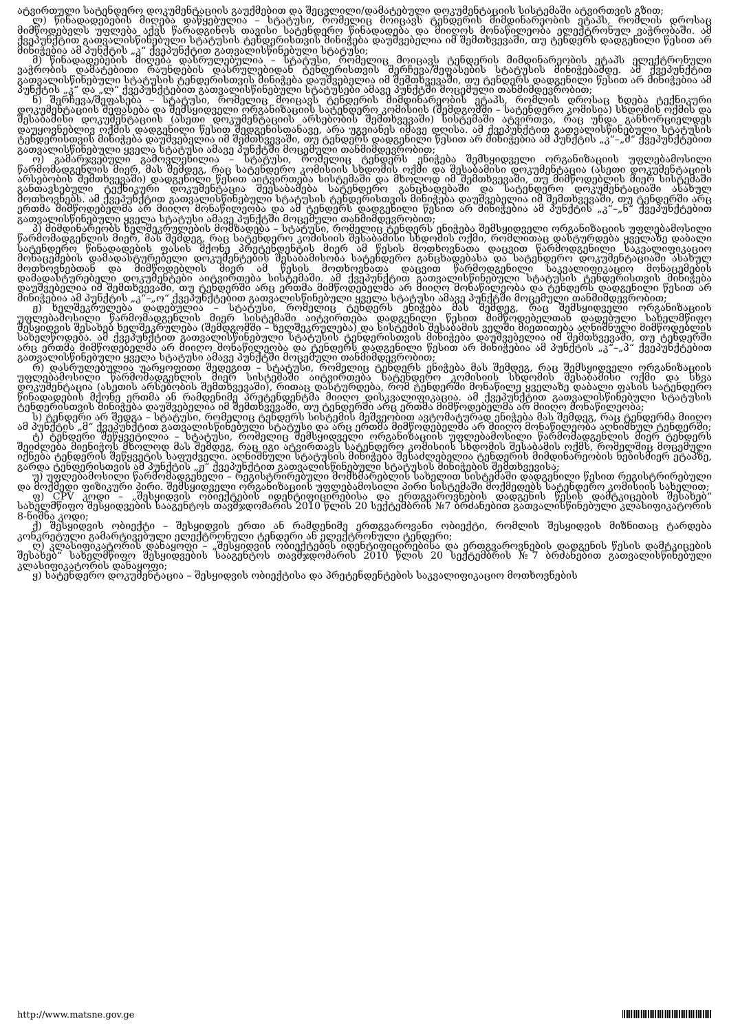ატვირთული სატენდერო დოკუმენტაციის გაუქმებით და შეცვლილი/დამატებული დოკუმენტაციის სისტემაში ატვირთვის გზით;
ლ) წინადადებების მიღება დაწყებულია – სტატუსი, რომელიც მოიცავს ტენდერის მიმდინარეობის ეტაპს, რომლის დროსაც მიმწოდებელს უფლება აქვს წარადგინოს თავისი სატენდერო წინადადება და მიიღოს მონაწილეობა ელექტრონულ ვაჭრობაში. ამ ქვეპუნქტით გათვალისწინებული სტატუსის ტენდერისთვის მინიჭება დაუშვებელია იმ შემთხვევაში, თუ ტენდერს დადგენილი წესით არ მინიჭებია ამ პუნქტის „კ“ ქვეპუნქტით გათვალისწინებული სტატუსი;
მ) წინადადებების მიღება დასრულებულია – სტატუსი, რომელიც მოიცავს ტენდერის მიმდინარეობის ეტაპს ელექტრონული ვაჭრობის დამატებითი რაუნდების დასრულებიდან ტენდერისთვის შერჩევა/შეფასების სტატუსის მინიჭებამდე. ამ ქვეპუნქტით გათვალისწინებული სტატუსის ტენდერისთვის მინიჭება დაუშვებელია იმ შემთხვევაში, თუ ტენდერს დადგენილი წესით არ მინიჭებია ამ პუნქტის „კ“ და „ლ“ ქვეპუნქტებით გათვალისწინებული სტატუსები ამავე პუნქტში მოცემული თანმიმდევრობით;
ნ) შერჩევა/შეფასება – სტატუსი, რომელიც მოიცავს ტენდერის მიმდინარეობის ეტაპს, რომლის დროსაც ხდება ტექნიკური დოკუმენტაციის შეფასება და შემსყიდველი ორგანიზაციის სატენდერო კომისიის (შემდგომში – სატენდერო კომისია) სხდომის ოქმის და შესაბამისი დოკუმენტაციის (ასეთი დოკუმენტაციის არსებობის შემთხვევაში) სისტემაში ატვირთვა, რაც უნდა განხორციელდეს დაუყოვნებლივ ოქმის დადგენილი წესით შედგენისთანავე, არა უგვიანეს იმავე დღისა. ამ ქვეპუნქტით გათვალისწინებული სტატუსის ტენდერისთვის მინიჭება დაუშვებელია იმ შემთხვევაში, თუ ტენდერს დადგენილი წესით არ მინიჭებია ამ პუნქტის „კ“–„მ“ ქვეპუნქტებით გათვალისწინებული ყველა სტატუსი ამავე პუნქტში მოცემული თანმიმდევრობით;
ო) გამარჯვებული გამოვლენილია – სტატუსი, რომელიც ტენდერს ენიჭება შემსყიდველი ორგანიზაციის უფლებამოსილი წარმომადგენლის მიერ, მას შემდეგ, რაც სატენდერო კომისიის სხდომის ოქმი და შესაბამისი დოკუმენტაცია (ასეთი დოკუმენტაციის არსებობის შემთხვევაში) დადგენილი წესით აიტვირთება სისტემაში და მხოლოდ იმ შემთხვევაში, თუ მიმწოდებლის მიერ სისტემაში განთავსებული ტექნიკური დოკუმენტაცია შეესაბამება სატენდერო განცხადებაში და სატენდერო დოკუმენტაციაში ასახულ მოთხოვნებს. ამ ქვეპუნქტით გათვალისწინებული სტატუსის ტენდერისთვის მინიჭება დაუშვებელია იმ შემთხვევაში, თუ ტენდერში არც ერთმა მიმწოდებელმა არ მიიღო მონაწილეობა და ამ ტენდერს დადგენილი წესით არ მინიჭებია ამ პუნქტის „კ“–„ნ“ ქვეპუნქტებით გათვალისწინებული ყველა სტატუსი ამავე პუნქტში მოცემული თანმიმდევრობით;
პ) მიმდინარეობს ხელშეკრულების მომზადება – სტატუსი, რომელიც ტენდერს ენიჭება შემსყიდველი ორგანიზაციის უფლებამოსილი წარმომადგენლის მიერ, მას შემდეგ, რაც სატენდერო კომისიის შესაბამისი სხდომის ოქმი, რომლითაც დასტურდება ყველაზე დაბალი სატენდერო წინადადების ფასის მქონე პრეტენდენტის მიერ ამ წესის მოთხოვნათა დაცვით წარმოდგენილი საკვალიფიკაციო მონაცემების დამადასტურებელი დოკუმენტების შესაბამისობა სატენდერო განცხადებასა და სატენდერო დოკუმენტაციაში ასახულ მოთხოვნებთან და მიმწოდებლის მიერ ამ წესის მოთხოვნათა დაცვით წარმოდგენილი საკვალიფიკაციო მონაცემების დამადასტურებელი დოკუმენტები აიტვირთება სისტემაში. ამ ქვეპუნქტით გათვალისწინებული სტატუსის ტენდერისთვის მინიჭება დაუშვებელია იმ შემთხვევაში, თუ ტენდერში არც ერთმა მიმწოდებელმა არ მიიღო მონაწილეობა და ტენდერს დადგენილი წესით არ მინიჭებია ამ პუნქტის „კ“–„ო“ ქვეპუნქტებით გათვალისწინებული ყველა სტატუსი ამავე პუნქტში მოცემული თანმიმდევრობით;
ჟ) ხელშეკრულება დადებულია – სტატუსი, რომელიც ტენდერს ენიჭება მას შემდეგ, რაც შემსყიდველი ორგანიზაციის უფლებამოსილი წარმომადგენლის მიერ სისტემაში აიტვირთება დადგენილი წესით მიმწოდებელთან დადებული სახელმწიფო შესყიდვის შესახებ ხელშეკრულება (შემდგომში – ხელშეკრულება) და სისტემის შესაბამის ველში მიეთითება აღნიშნული მიმწოდებლის სახელწოდება. ამ ქვეპუნქტით გათვალისწინებული სტატუსის ტენდერისთვის მინიჭება დაუშვებელია იმ შემთხვევაში, თუ ტენდერში არც ერთმა მიმწოდებელმა არ მიიღო მონაწილეობა და ტენდერს დადგენილი წესით არ მინიჭებია ამ პუნქტის „კ“–„პ“ ქვეპუნქტებით გათვალისწინებული ყველა სტატუსი ამავე პუნქტში მოცემული თანმიმდევრობით;
რ) დასრულებულია უარყოფითი შედეგით – სტატუსი, რომელიც ტენდერს ენიჭება მას შემდეგ, რაც შემსყიდველი ორგანიზაციის უფლებამოსილი წარმომადგენლის მიერ სისტემაში აიტვირთება სატენდერო კომისიის სხდომის შესაბამისი ოქმი და სხვა დოკუმენტაცია (ასეთის არსებობის შემთხვევაში), რითაც დასტურდება, რომ ტენდერში მონაწილე ყველაზე დაბალი ფასის სატენდერო წინადადების მქონე ერთმა ან რამდენიმე პრეტენდენტმა მიიღო დისკვალიფიკაცია. ამ ქვეპუნქტით გათვალისწინებული სტატუსის ტენდერისთვის მინიჭება დაუშვებელია იმ შემთხვევაში, თუ ტენდერში არც ერთმა მიმწოდებელმა არ მიიღო მონაწილეობა;
ს) ტენდერი არ შედგა – სტატუსი, რომელიც ტენდერს სისტემის მეშვეობით ავტომატურად ენიჭება მას შემდეგ, რაც ტენდერმა მიიღო ამ პუნქტის „მ“ ქვეპუნქტით გათვალისწინებული სტატუსი და არც ერთმა მიმწოდებელმა არ მიიღო მონაწილეობა აღნიშნულ ტენდერში;
ტ) ტენდერი შეწყვეტილია – სტატუსი, რომელიც შემსყიდველი ორგანიზაციის უფლებამოსილი წარმომადგენლის მიერ ტენდერს შეიძლება მიენიჭოს მხოლოდ მას შემდეგ, რაც იგი ატვირთავს სატენდერო კომისიის სხდომის შესაბამის ოქმს, რომელშიც მოცემული იქნება ტენდერის შეწყვეტის საფუძველი. აღნიშნული სტატუსის მინიჭება შესაძლებელია ტენდერის მიმდინარეობის ნებისმიერ ეტაპზე, გარდა ტენდერისთვის ამ პუნქტის „ჟ“ ქვეპუნქტით გათვალისწინებული სტატუსის მინიჭების შემთხვევისა;
უ) უფლებამოსილი წარმომადგენელი – რეგისტრირებული მომხმარებლის სახელით სისტემაში დადგენილი წესით რეგისტრირებული და მოქმედი ფიზიკური პირი. შემსყიდველი ორგანიზაციის უფლებამოსილი პირი სისტემაში მოქმედებს სატენდერო კომისიის სახელით;
ფ) CPV კოდი – „შესყიდვის ობიექტების იდენტიფიცირებისა და ერთგვაროვნების დადგენის წესის დამტკიცების შესახებ“ სახელმწიფო შესყიდვების სააგენტოს თავმჯდომარის 2010 წლის 20 სექტემბრის №7 ბრძანებით გათვალისწინებული კლასიფიკატორის 8-ნიშნა კოდი;
ქ) შესყიდვის ობიექტი – შესყიდვის ერთი ან რამდენიმე ერთგვაროვანი ობიექტი, რომლის შესყიდვის მიზნითაც ტარდება კონკრეტული გამარტივებული ელექტრონული ტენდერი ან ელექტრონული ტენდერი;
ღ) კლასიფიკატორის დანაყოფი – „შესყიდვის ობიექტების იდენტიფიცირებისა და ერთგვაროვნების დადგენის წესის დამტკიცების შესახებ“ სახელმწიფო შესყიდვების სააგენტოს თავმჯდომარის 2010 წლის 20 სექტემბრის №7 ბრძანებით გათვალისწინებული კლასიფიკატორის დანაყოფი;
ყ) სატენდერო დოკუმენტაცია – შესყიდვის ობიექტისა და პრეტენდენტების საკვალიფიკაციო მოთხოვნების
http://www.matsne.gov.ge